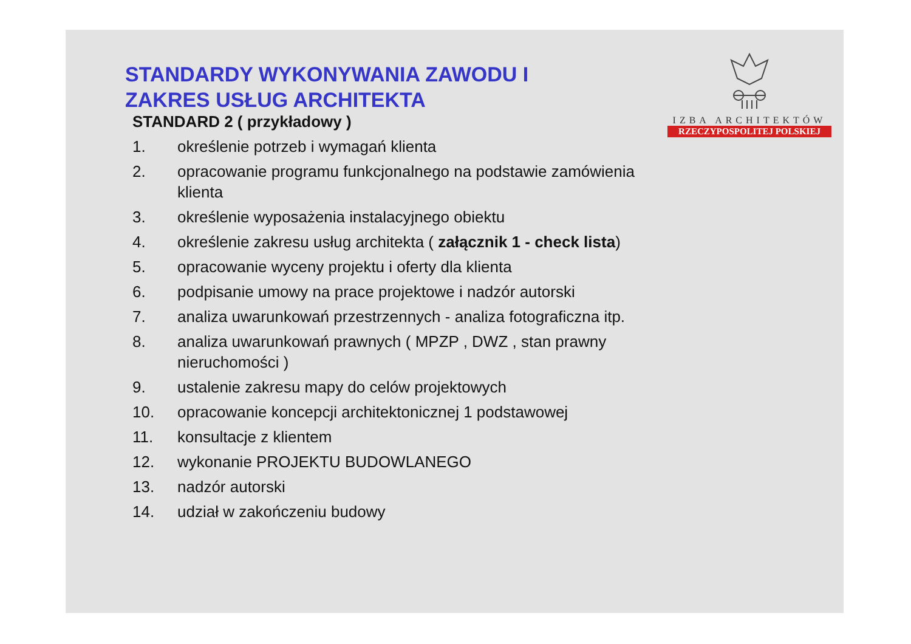IZBA ARCHITEKTÓW
RZECZYPOSPOLITEJ POLSKIEJ
STANDARDY WYKONYWANIA ZAWODU I
ZAKRES USŁUG ARCHITEKTA
STANDARD 2 ( przykładowy )
1. określenie potrzeb i wymagań klienta
2. opracowanie programu funkcjonalnego na podstawie zamówienia klienta
3. określenie wyposażenia instalacyjnego obiektu
4. określenie zakresu usług architekta ( załącznik 1 - check lista)
5. opracowanie wyceny projektu i oferty dla klienta
6. podpisanie umowy na prace projektowe i nadzór autorski
7. analiza uwarunkowań przestrzennych - analiza fotograficzna itp.
8. analiza uwarunkowań prawnych ( MPZP , DWZ , stan prawny nieruchomości )
9. ustalenie zakresu mapy do celów projektowych
10. opracowanie koncepcji architektonicznej 1 podstawowej
11. konsultacje z klientem
12. wykonanie PROJEKTU BUDOWLANEGO
13. nadzór autorski
14. udział w zakończeniu budowy